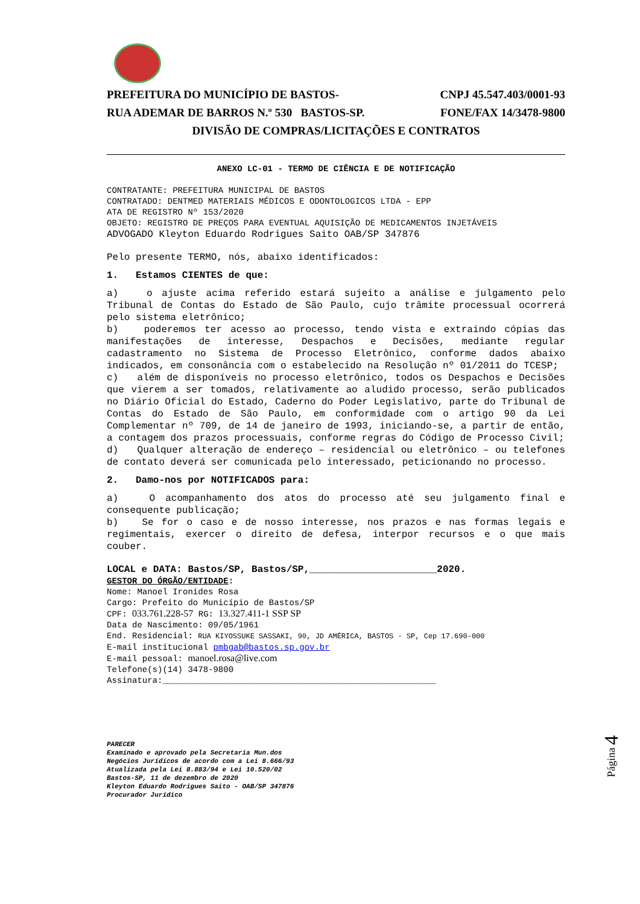PREFEITURA DO MUNICÍPIO DE BASTOS- CNPJ 45.547.403/0001-93
RUA ADEMAR DE BARROS N.º 530 BASTOS-SP. FONE/FAX 14/3478-9800
DIVISÃO DE COMPRAS/LICITAÇÕES E CONTRATOS
ANEXO LC-01 - TERMO DE CIÊNCIA E DE NOTIFICAÇÃO
CONTRATANTE: PREFEITURA MUNICIPAL DE BASTOS
CONTRATADO: DENTMED MATERIAIS MÉDICOS E ODONTOLOGICOS LTDA - EPP
ATA DE REGISTRO Nº 153/2020
OBJETO: REGISTRO DE PREÇOS PARA EVENTUAL AQUISIÇÃO DE MEDICAMENTOS INJETÁVEIS
ADVOGADO Kleyton Eduardo Rodrigues Saito OAB/SP 347876
Pelo presente TERMO, nós, abaixo identificados:
1. Estamos CIENTES de que:
a) o ajuste acima referido estará sujeito a análise e julgamento pelo Tribunal de Contas do Estado de São Paulo, cujo trâmite processual ocorrerá pelo sistema eletrônico;
b) poderemos ter acesso ao processo, tendo vista e extraindo cópias das manifestações de interesse, Despachos e Decisões, mediante regular cadastramento no Sistema de Processo Eletrônico, conforme dados abaixo indicados, em consonância com o estabelecido na Resolução nº 01/2011 do TCESP;
c) além de disponíveis no processo eletrônico, todos os Despachos e Decisões que vierem a ser tomados, relativamente ao aludido processo, serão publicados no Diário Oficial do Estado, Caderno do Poder Legislativo, parte do Tribunal de Contas do Estado de São Paulo, em conformidade com o artigo 90 da Lei Complementar nº 709, de 14 de janeiro de 1993, iniciando-se, a partir de então, a contagem dos prazos processuais, conforme regras do Código de Processo Civil;
d) Qualquer alteração de endereço – residencial ou eletrônico – ou telefones de contato deverá ser comunicada pelo interessado, peticionando no processo.
2. Damo-nos por NOTIFICADOS para:
a) O acompanhamento dos atos do processo até seu julgamento final e consequente publicação;
b) Se for o caso e de nosso interesse, nos prazos e nas formas legais e regimentais, exercer o direito de defesa, interpor recursos e o que mais couber.
LOCAL e DATA: Bastos/SP, Bastos/SP,______________________2020.
GESTOR DO ÓRGÃO/ENTIDADE:
Nome: Manoel Ironides Rosa
Cargo: Prefeito do Município de Bastos/SP
CPF: 033.761.228-57 RG: 13.327.411-1 SSP SP
Data de Nascimento: 09/05/1961
End. Residencial: RUA KIYOSSUKE SASSAKI, 90, JD AMÉRICA, BASTOS - SP, Cep 17.690-000
E-mail institucional pmbgab@bastos.sp.gov.br
E-mail pessoal: manoel.rosa@live.com
Telefone(s)(14) 3478-9800
Assinatura:______________________________________________________
PARECER
Examinado e aprovado pela Secretaria Mun.dos
Negócios Jurídicos de acordo com a Lei 8.666/93
Atualizada pela Lei 8.883/94 e Lei 10.520/02
Bastos-SP, 11 de dezembro de 2020
Kleyton Eduardo Rodrigues Saito - OAB/SP 347876
Procurador Jurídico
Página 4